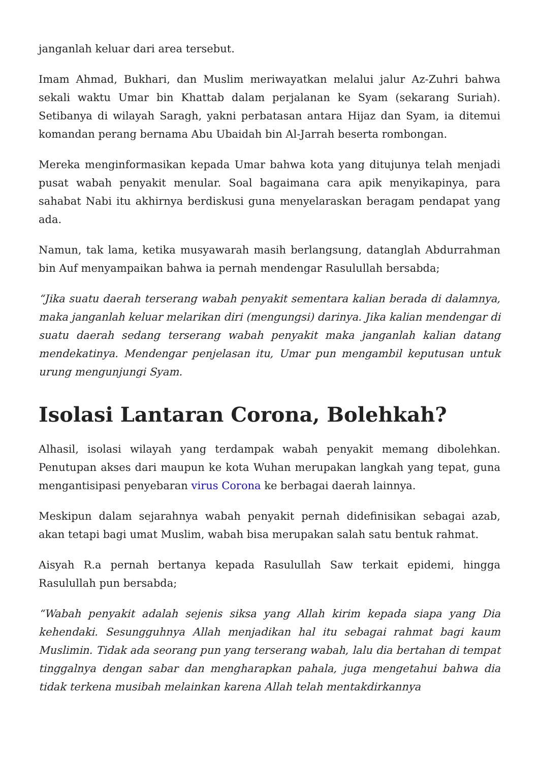janganlah keluar dari area tersebut.
Imam Ahmad, Bukhari, dan Muslim meriwayatkan melalui jalur Az-Zuhri bahwa sekali waktu Umar bin Khattab dalam perjalanan ke Syam (sekarang Suriah). Setibanya di wilayah Saragh, yakni perbatasan antara Hijaz dan Syam, ia ditemui komandan perang bernama Abu Ubaidah bin Al-Jarrah beserta rombongan.
Mereka menginformasikan kepada Umar bahwa kota yang ditujunya telah menjadi pusat wabah penyakit menular. Soal bagaimana cara apik menyikapinya, para sahabat Nabi itu akhirnya berdiskusi guna menyelaraskan beragam pendapat yang ada.
Namun, tak lama, ketika musyawarah masih berlangsung, datanglah Abdurrahman bin Auf menyampaikan bahwa ia pernah mendengar Rasulullah bersabda;
“Jika suatu daerah terserang wabah penyakit sementara kalian berada di dalamnya, maka janganlah keluar melarikan diri (mengungsi) darinya. Jika kalian mendengar di suatu daerah sedang terserang wabah penyakit maka janganlah kalian datang mendekatinya. Mendengar penjelasan itu, Umar pun mengambil keputusan untuk urung mengunjungi Syam.
Isolasi Lantaran Corona, Bolehkah?
Alhasil, isolasi wilayah yang terdampak wabah penyakit memang dibolehkan. Penutupan akses dari maupun ke kota Wuhan merupakan langkah yang tepat, guna mengantisipasi penyebaran virus Corona ke berbagai daerah lainnya.
Meskipun dalam sejarahnya wabah penyakit pernah didefinisikan sebagai azab, akan tetapi bagi umat Muslim, wabah bisa merupakan salah satu bentuk rahmat.
Aisyah R.a pernah bertanya kepada Rasulullah Saw terkait epidemi, hingga Rasulullah pun bersabda;
“Wabah penyakit adalah sejenis siksa yang Allah kirim kepada siapa yang Dia kehendaki. Sesungguhnya Allah menjadikan hal itu sebagai rahmat bagi kaum Muslimin. Tidak ada seorang pun yang terserang wabah, lalu dia bertahan di tempat tinggalnya dengan sabar dan mengharapkan pahala, juga mengetahui bahwa dia tidak terkena musibah melainkan karena Allah telah mentakdirkannya